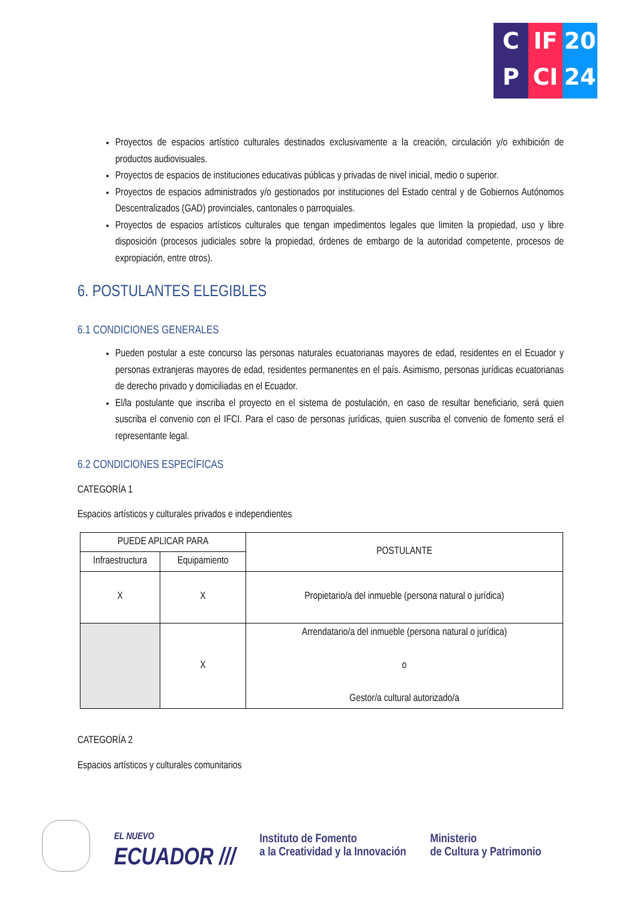C
P
IF
CI
20
24
Proyectos de espacios artístico culturales destinados exclusivamente a la creación, circulación y/o exhibición de productos audiovisuales.
Proyectos de espacios de instituciones educativas públicas y privadas de nivel inicial, medio o superior.
Proyectos de espacios administrados y/o gestionados por instituciones del Estado central y de Gobiernos Autónomos Descentralizados (GAD) provinciales, cantonales o parroquiales.
Proyectos de espacios artísticos culturales que tengan impedimentos legales que limiten la propiedad, uso y libre disposición (procesos judiciales sobre la propiedad, órdenes de embargo de la autoridad competente, procesos de expropiación, entre otros).
6. POSTULANTES ELEGIBLES
6.1 CONDICIONES GENERALES
Pueden postular a este concurso las personas naturales ecuatorianas mayores de edad, residentes en el Ecuador y personas extranjeras mayores de edad, residentes permanentes en el país. Asimismo, personas jurídicas ecuatorianas de derecho privado y domiciliadas en el Ecuador.
El/la postulante que inscriba el proyecto en el sistema de postulación, en caso de resultar beneficiario, será quien suscriba el convenio con el IFCI. Para el caso de personas jurídicas, quien suscriba el convenio de fomento será el representante legal.
6.2 CONDICIONES ESPECÍFICAS
CATEGORÍA 1
Espacios artísticos y culturales privados e independientes
| PUEDE APLICAR PARA | | POSTULANTE |
| --- | --- | --- |
| Infraestructura | Equipamiento | |
| X | X | Propietario/a del inmueble (persona natural o jurídica) |
| | X | Arrendatario/a del inmueble (persona natural o jurídica) o Gestor/a cultural autorizado/a |
CATEGORÍA 2
Espacios artísticos y culturales comunitarios
EL NUEVO
ECUADOR ///
Instituto de Fomento
a la Creatividad y la Innovación
Ministerio
de Cultura y Patrimonio